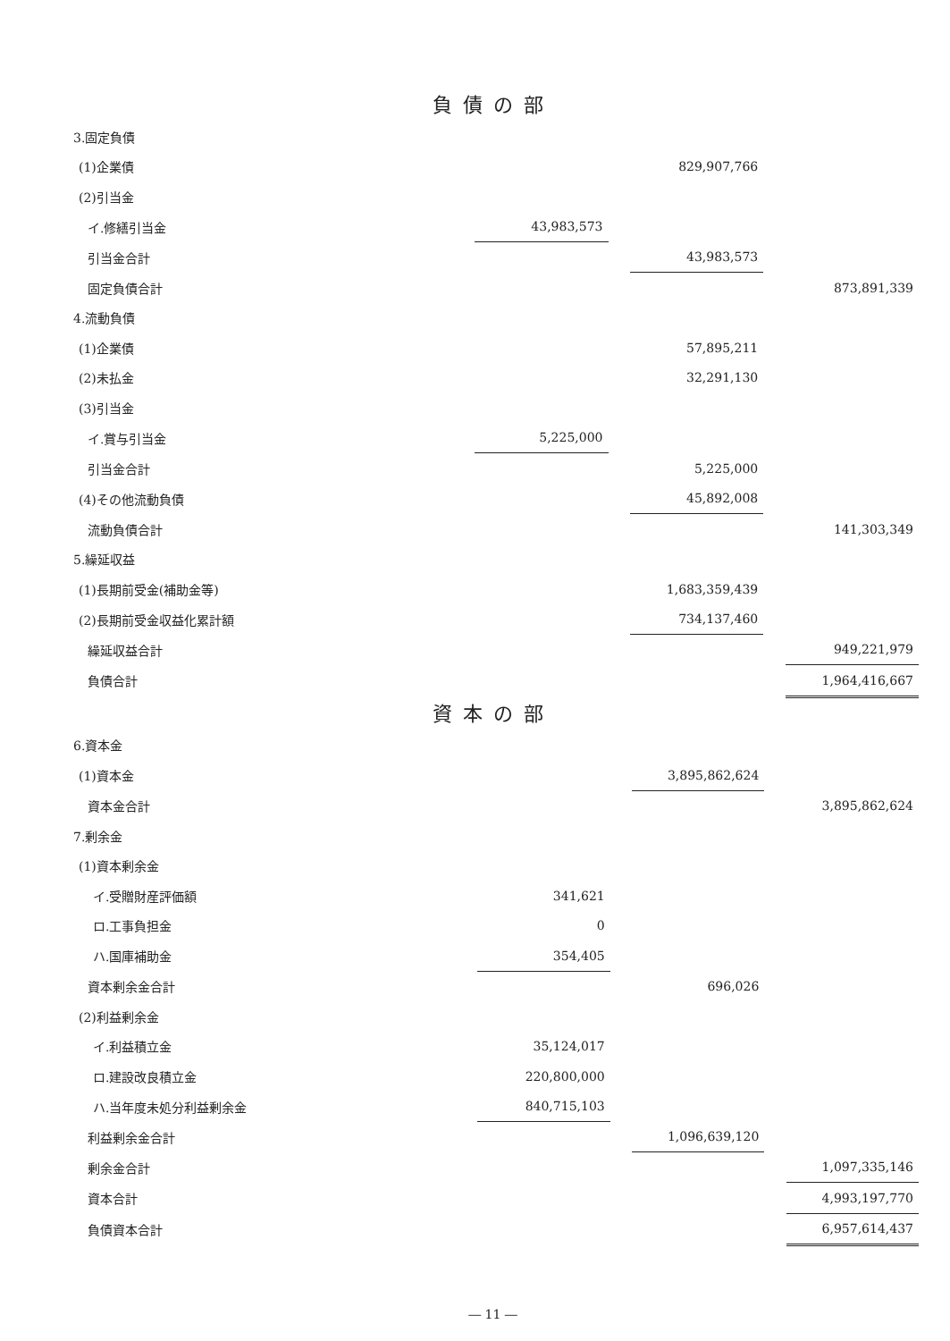負債の部
| 3.固定負債 | | | | | |
| (1)企業債 | | | 829,907,766 | | |
| (2)引当金 | | | | | |
| イ.修繕引当金 | 43,983,573 | | | | |
| 引当金合計 | | | 43,983,573 | | |
| 固定負債合計 | | | | | 873,891,339 |
| 4.流動負債 | | | | | |
| (1)企業債 | | | 57,895,211 | | |
| (2)未払金 | | | 32,291,130 | | |
| (3)引当金 | | | | | |
| イ.賞与引当金 | 5,225,000 | | | | |
| 引当金合計 | | | 5,225,000 | | |
| (4)その他流動負債 | | | 45,892,008 | | |
| 流動負債合計 | | | | | 141,303,349 |
| 5.繰延収益 | | | | | |
| (1)長期前受金(補助金等) | | | 1,683,359,439 | | |
| (2)長期前受金収益化累計額 | | | 734,137,460 | | |
| 繰延収益合計 | | | | | 949,221,979 |
| 負債合計 | | | | | 1,964,416,667 |
資本の部
| 6.資本金 | | | | | |
| (1)資本金 | | | 3,895,862,624 | | |
| 資本金合計 | | | | | 3,895,862,624 |
| 7.剰余金 | | | | | |
| (1)資本剰余金 | | | | | |
| イ.受贈財産評価額 | 341,621 | | | | |
| ロ.工事負担金 | 0 | | | | |
| ハ.国庫補助金 | 354,405 | | | | |
| 資本剰余金合計 | | | 696,026 | | |
| (2)利益剰余金 | | | | | |
| イ.利益積立金 | 35,124,017 | | | | |
| ロ.建設改良積立金 | 220,800,000 | | | | |
| ハ.当年度未処分利益剰余金 | 840,715,103 | | | | |
| 利益剰余金合計 | | | 1,096,639,120 | | |
| 剰余金合計 | | | | | 1,097,335,146 |
| 資本合計 | | | | | 4,993,197,770 |
| 負債資本合計 | | | | | 6,957,614,437 |
― 11 ―